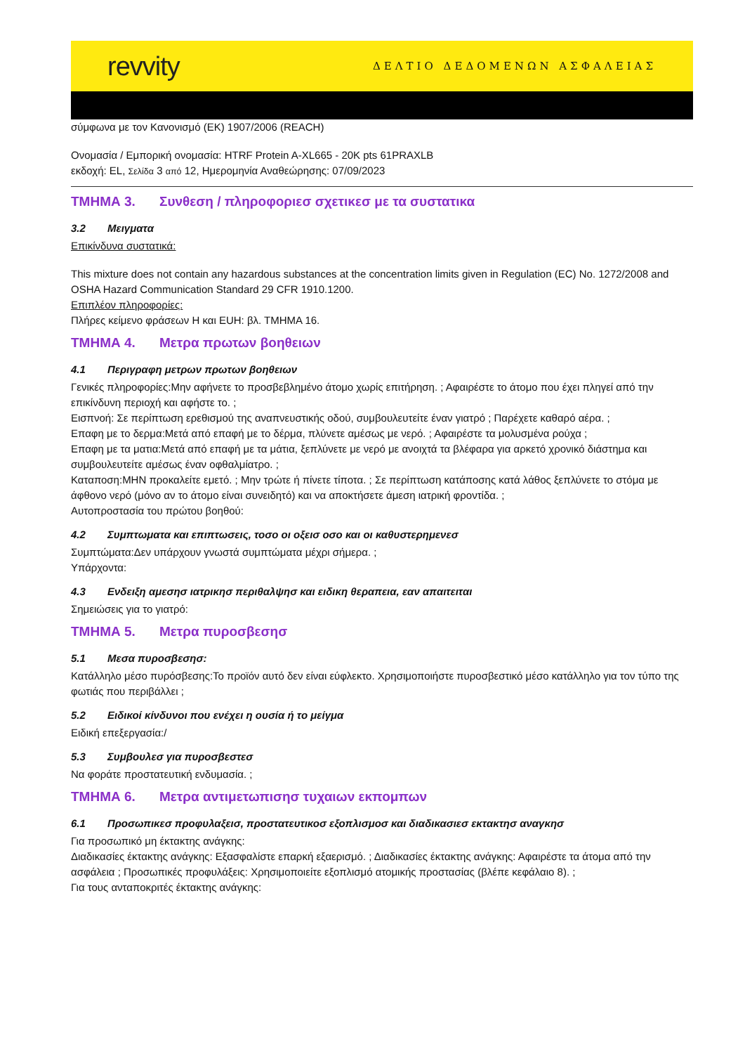revvity
ΔΕΛΤΙΟ ΔΕΔΟΜΕΝΩΝ ΑΣΦΑΛΕΙΑΣ
σύμφωνα με τον Κανονισμό (ΕΚ) 1907/2006 (REACH)
Ονομασία / Εμπορική ονομασία: HTRF Protein A-XL665 - 20K pts 61PRAXLB
εκδοχή: EL, Σελίδα 3 από 12, Ημερομηνία Αναθεώρησης: 07/09/2023
ΤΜΗΜΑ 3. Συνθεση / πληροφοριεσ σχετικεσ με τα συστατικα
3.2 Μειγματα
Επικίνδυνα συστατικά:
This mixture does not contain any hazardous substances at the concentration limits given in Regulation (EC) No. 1272/2008 and OSHA Hazard Communication Standard 29 CFR 1910.1200.
Επιπλέον πληροφορίες:
Πλήρες κείμενο φράσεων H και EUH: βλ. ΤΜΗΜΑ 16.
ΤΜΗΜΑ 4. Μετρα πρωτων βοηθειων
4.1 Περιγραφη μετρων πρωτων βοηθειων
Γενικές πληροφορίες:Μην αφήνετε το προσβεβλημένο άτομο χωρίς επιτήρηση. ; Αφαιρέστε το άτομο που έχει πληγεί από την επικίνδυνη περιοχή και αφήστε το. ;
Εισπνοή: Σε περίπτωση ερεθισμού της αναπνευστικής οδού, συμβουλευτείτε έναν γιατρό ; Παρέχετε καθαρό αέρα. ;
Επαφη με το δερμα:Μετά από επαφή με το δέρμα, πλύνετε αμέσως με νερό. ; Αφαιρέστε τα μολυσμένα ρούχα ;
Επαφη με τα ματια:Μετά από επαφή με τα μάτια, ξεπλύνετε με νερό με ανοιχτά τα βλέφαρα για αρκετό χρονικό διάστημα και συμβουλευτείτε αμέσως έναν οφθαλμίατρο. ;
Καταποση:ΜΗΝ προκαλείτε εμετό. ; Μην τρώτε ή πίνετε τίποτα. ; Σε περίπτωση κατάποσης κατά λάθος ξεπλύνετε το στόμα με άφθονο νερό (μόνο αν το άτομο είναι συνειδητό) και να αποκτήσετε άμεση ιατρική φροντίδα. ;
Αυτοπροστασία του πρώτου βοηθού:
4.2 Συμπτωματα και επιπτωσεις, τοσο οι οξεισ οσο και οι καθυστερημενεσ
Συμπτώματα:Δεν υπάρχουν γνωστά συμπτώματα μέχρι σήμερα. ;
Υπάρχοντα:
4.3 Ενδειξη αμεσησ ιατρικησ περιθαλψησ και ειδικη θεραπεια, εαν απαιτειται
Σημειώσεις για το γιατρό:
ΤΜΗΜΑ 5. Μετρα πυροσβεσησ
5.1 Μεσα πυροσβεσησ:
Κατάλληλο μέσο πυρόσβεσης:Το προϊόν αυτό δεν είναι εύφλεκτο. Χρησιμοποιήστε πυροσβεστικό μέσο κατάλληλο για τον τύπο της φωτιάς που περιβάλλει ;
5.2 Ειδικοί κίνδυνοι που ενέχει η ουσία ή το μείγμα
Ειδική επεξεργασία:/
5.3 Συμβουλεσ για πυροσβεστεσ
Να φοράτε προστατευτική ενδυμασία. ;
ΤΜΗΜΑ 6. Μετρα αντιμετωπισησ τυχαιων εκπομπων
6.1 Προσωπικεσ προφυλαξεισ, προστατευτικοσ εξοπλισμοσ και διαδικασιεσ εκτακτησ αναγκησ
Για προσωπικό μη έκτακτης ανάγκης:
Διαδικασίες έκτακτης ανάγκης: Εξασφαλίστε επαρκή εξαερισμό. ; Διαδικασίες έκτακτης ανάγκης: Αφαιρέστε τα άτομα από την ασφάλεια ; Προσωπικές προφυλάξεις: Χρησιμοποιείτε εξοπλισμό ατομικής προστασίας (βλέπε κεφάλαιο 8). ;
Για τους ανταποκριτές έκτακτης ανάγκης: